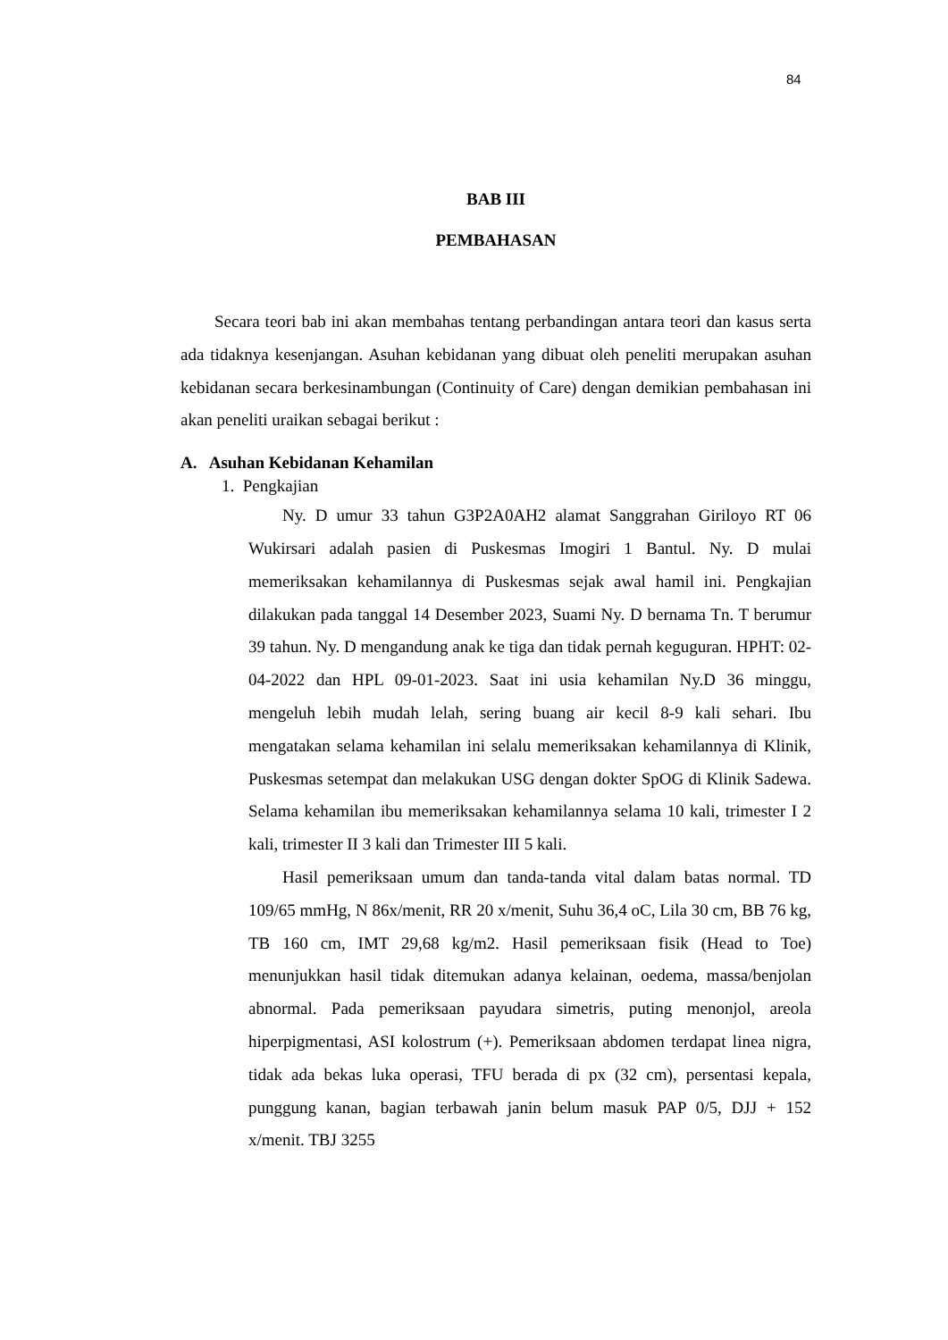84
BAB III
PEMBAHASAN
Secara teori bab ini akan membahas tentang perbandingan antara teori dan kasus serta ada tidaknya kesenjangan. Asuhan kebidanan yang dibuat oleh peneliti merupakan asuhan kebidanan secara berkesinambungan (Continuity of Care) dengan demikian pembahasan ini akan peneliti uraikan sebagai berikut :
A. Asuhan Kebidanan Kehamilan
1. Pengkajian
Ny. D umur 33 tahun G3P2A0AH2 alamat Sanggrahan Giriloyo RT 06 Wukirsari adalah pasien di Puskesmas Imogiri 1 Bantul. Ny. D mulai memeriksakan kehamilannya di Puskesmas sejak awal hamil ini. Pengkajian dilakukan pada tanggal 14 Desember 2023, Suami Ny. D bernama Tn. T berumur 39 tahun. Ny. D mengandung anak ke tiga dan tidak pernah keguguran. HPHT: 02-04-2022 dan HPL 09-01-2023. Saat ini usia kehamilan Ny.D 36 minggu, mengeluh lebih mudah lelah, sering buang air kecil 8-9 kali sehari. Ibu mengatakan selama kehamilan ini selalu memeriksakan kehamilannya di Klinik, Puskesmas setempat dan melakukan USG dengan dokter SpOG di Klinik Sadewa. Selama kehamilan ibu memeriksakan kehamilannya selama 10 kali, trimester I 2 kali, trimester II 3 kali dan Trimester III 5 kali.
Hasil pemeriksaan umum dan tanda-tanda vital dalam batas normal. TD 109/65 mmHg, N 86x/menit, RR 20 x/menit, Suhu 36,4 oC, Lila 30 cm, BB 76 kg, TB 160 cm, IMT 29,68 kg/m2. Hasil pemeriksaan fisik (Head to Toe) menunjukkan hasil tidak ditemukan adanya kelainan, oedema, massa/benjolan abnormal. Pada pemeriksaan payudara simetris, puting menonjol, areola hiperpigmentasi, ASI kolostrum (+). Pemeriksaan abdomen terdapat linea nigra, tidak ada bekas luka operasi, TFU berada di px (32 cm), persentasi kepala, punggung kanan, bagian terbawah janin belum masuk PAP 0/5, DJJ + 152 x/menit. TBJ 3255